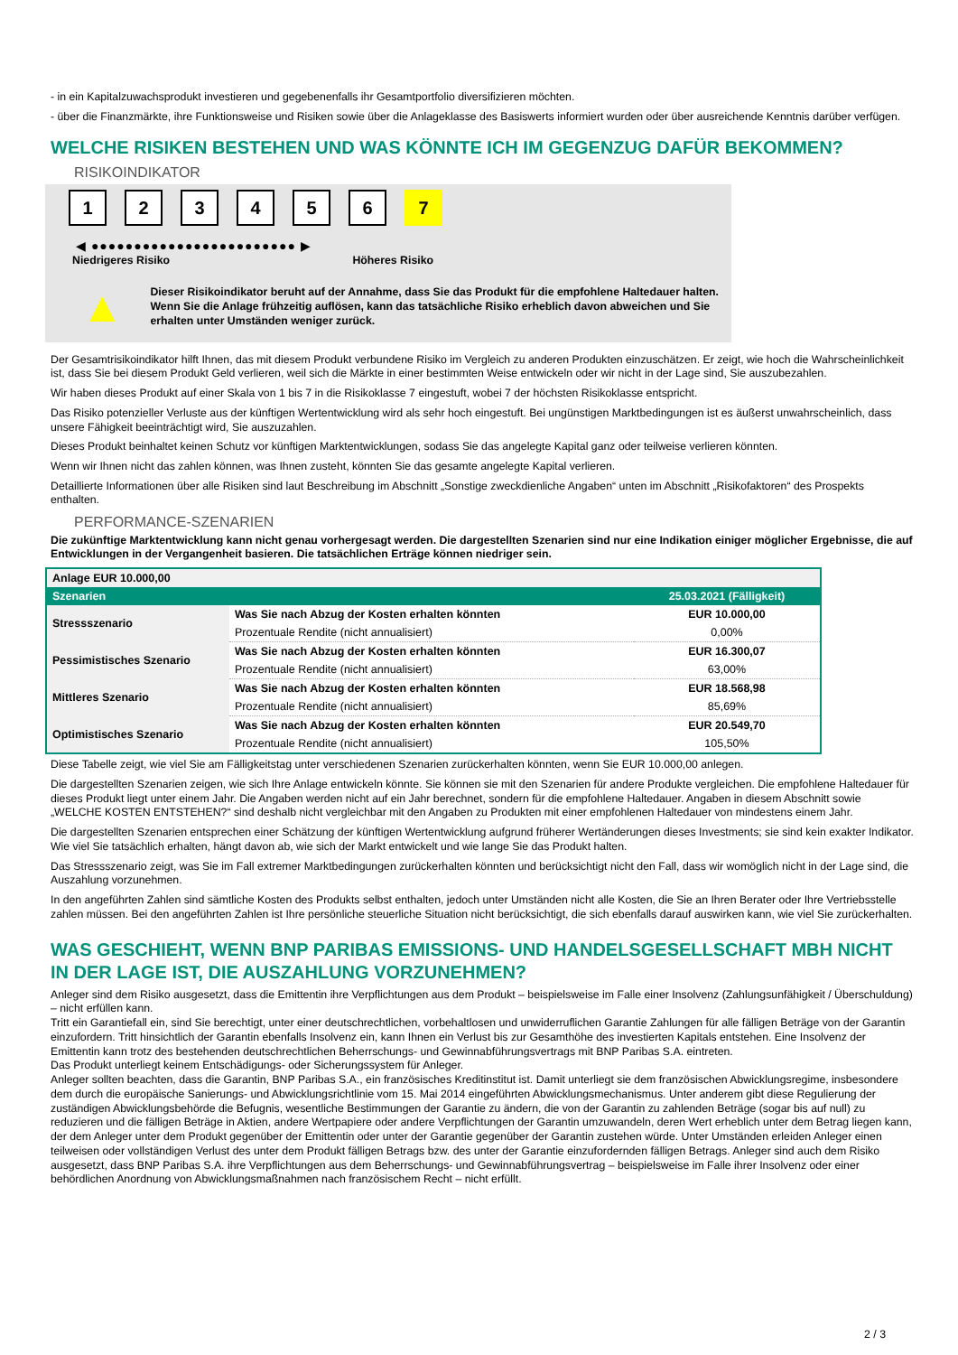- in ein Kapitalzuwachsprodukt investieren und gegebenenfalls ihr Gesamtportfolio diversifizieren möchten.
- über die Finanzmärkte, ihre Funktionsweise und Risiken sowie über die Anlageklasse des Basiswerts informiert wurden oder über ausreichende Kenntnis darüber verfügen.
WELCHE RISIKEN BESTEHEN UND WAS KÖNNTE ICH IM GEGENZUG DAFÜR BEKOMMEN?
RISIKOINDIKATOR
1 2 3 4 5 6 7
◀ ●●●●●●●●●●●●●●●●●●●●●●●● ▶
Niedrigeres Risiko Höheres Risiko
▲
Dieser Risikoindikator beruht auf der Annahme, dass Sie das Produkt für die empfohlene Haltedauer halten.
Wenn Sie die Anlage frühzeitig auflösen, kann das tatsächliche Risiko erheblich davon abweichen und Sie erhalten unter Umständen weniger zurück.
Der Gesamtrisikoindikator hilft Ihnen, das mit diesem Produkt verbundene Risiko im Vergleich zu anderen Produkten einzuschätzen. Er zeigt, wie hoch die Wahrscheinlichkeit ist, dass Sie bei diesem Produkt Geld verlieren, weil sich die Märkte in einer bestimmten Weise entwickeln oder wir nicht in der Lage sind, Sie auszubezahlen.
Wir haben dieses Produkt auf einer Skala von 1 bis 7 in die Risikoklasse 7 eingestuft, wobei 7 der höchsten Risikoklasse entspricht.
Das Risiko potenzieller Verluste aus der künftigen Wertentwicklung wird als sehr hoch eingestuft. Bei ungünstigen Marktbedingungen ist es äußerst unwahrscheinlich, dass unsere Fähigkeit beeinträchtigt wird, Sie auszuzahlen.
Dieses Produkt beinhaltet keinen Schutz vor künftigen Marktentwicklungen, sodass Sie das angelegte Kapital ganz oder teilweise verlieren könnten.
Wenn wir Ihnen nicht das zahlen können, was Ihnen zusteht, könnten Sie das gesamte angelegte Kapital verlieren.
Detaillierte Informationen über alle Risiken sind laut Beschreibung im Abschnitt „Sonstige zweckdienliche Angaben“ unten im Abschnitt „Risikofaktoren“ des Prospekts enthalten.
PERFORMANCE-SZENARIEN
Die zukünftige Marktentwicklung kann nicht genau vorhergesagt werden. Die dargestellten Szenarien sind nur eine Indikation einiger möglicher Ergebnisse, die auf Entwicklungen in der Vergangenheit basieren. Die tatsächlichen Erträge können niedriger sein.
| Anlage EUR 10.000,00 | | |
| Szenarien | | 25.03.2021 (Fälligkeit) |
| Stressszenario | Was Sie nach Abzug der Kosten erhalten könnten | EUR 10.000,00 |
| | Prozentuale Rendite (nicht annualisiert) | 0,00% |
| Pessimistisches Szenario | Was Sie nach Abzug der Kosten erhalten könnten | EUR 16.300,07 |
| | Prozentuale Rendite (nicht annualisiert) | 63,00% |
| Mittleres Szenario | Was Sie nach Abzug der Kosten erhalten könnten | EUR 18.568,98 |
| | Prozentuale Rendite (nicht annualisiert) | 85,69% |
| Optimistisches Szenario | Was Sie nach Abzug der Kosten erhalten könnten | EUR 20.549,70 |
| | Prozentuale Rendite (nicht annualisiert) | 105,50% |
Diese Tabelle zeigt, wie viel Sie am Fälligkeitstag unter verschiedenen Szenarien zurückerhalten könnten, wenn Sie EUR 10.000,00 anlegen.
Die dargestellten Szenarien zeigen, wie sich Ihre Anlage entwickeln könnte. Sie können sie mit den Szenarien für andere Produkte vergleichen. Die empfohlene Haltedauer für dieses Produkt liegt unter einem Jahr. Die Angaben werden nicht auf ein Jahr berechnet, sondern für die empfohlene Haltedauer. Angaben in diesem Abschnitt sowie „WELCHE KOSTEN ENTSTEHEN?“ sind deshalb nicht vergleichbar mit den Angaben zu Produkten mit einer empfohlenen Haltedauer von mindestens einem Jahr.
Die dargestellten Szenarien entsprechen einer Schätzung der künftigen Wertentwicklung aufgrund früherer Wertänderungen dieses Investments; sie sind kein exakter Indikator. Wie viel Sie tatsächlich erhalten, hängt davon ab, wie sich der Markt entwickelt und wie lange Sie das Produkt halten.
Das Stressszenario zeigt, was Sie im Fall extremer Marktbedingungen zurückerhalten könnten und berücksichtigt nicht den Fall, dass wir womöglich nicht in der Lage sind, die Auszahlung vorzunehmen.
In den angeführten Zahlen sind sämtliche Kosten des Produkts selbst enthalten, jedoch unter Umständen nicht alle Kosten, die Sie an Ihren Berater oder Ihre Vertriebsstelle zahlen müssen. Bei den angeführten Zahlen ist Ihre persönliche steuerliche Situation nicht berücksichtigt, die sich ebenfalls darauf auswirken kann, wie viel Sie zurückerhalten.
WAS GESCHIEHT, WENN BNP PARIBAS EMISSIONS- UND HANDELSGESELLSCHAFT MBH NICHT IN DER LAGE IST, DIE AUSZAHLUNG VORZUNEHMEN?
Anleger sind dem Risiko ausgesetzt, dass die Emittentin ihre Verpflichtungen aus dem Produkt – beispielsweise im Falle einer Insolvenz (Zahlungsunfähigkeit / Überschuldung) – nicht erfüllen kann.
Tritt ein Garantiefall ein, sind Sie berechtigt, unter einer deutschrechtlichen, vorbehaltlosen und unwiderruflichen Garantie Zahlungen für alle fälligen Beträge von der Garantin einzufordern. Tritt hinsichtlich der Garantin ebenfalls Insolvenz ein, kann Ihnen ein Verlust bis zur Gesamthöhe des investierten Kapitals entstehen. Eine Insolvenz der Emittentin kann trotz des bestehenden deutschrechtlichen Beherrschungs- und Gewinnabführungsvertrags mit BNP Paribas S.A. eintreten.
Das Produkt unterliegt keinem Entschädigungs- oder Sicherungssystem für Anleger.
Anleger sollten beachten, dass die Garantin, BNP Paribas S.A., ein französisches Kreditinstitut ist. Damit unterliegt sie dem französischen Abwicklungsregime, insbesondere dem durch die europäische Sanierungs- und Abwicklungsrichtlinie vom 15. Mai 2014 eingeführten Abwicklungsmechanismus. Unter anderem gibt diese Regulierung der zuständigen Abwicklungsbehörde die Befugnis, wesentliche Bestimmungen der Garantie zu ändern, die von der Garantin zu zahlenden Beträge (sogar bis auf null) zu reduzieren und die fälligen Beträge in Aktien, andere Wertpapiere oder andere Verpflichtungen der Garantin umzuwandeln, deren Wert erheblich unter dem Betrag liegen kann, der dem Anleger unter dem Produkt gegenüber der Emittentin oder unter der Garantie gegenüber der Garantin zustehen würde. Unter Umständen erleiden Anleger einen teilweisen oder vollständigen Verlust des unter dem Produkt fälligen Betrags bzw. des unter der Garantie einzufordernden fälligen Betrags. Anleger sind auch dem Risiko ausgesetzt, dass BNP Paribas S.A. ihre Verpflichtungen aus dem Beherrschungs- und Gewinnabführungsvertrag – beispielsweise im Falle ihrer Insolvenz oder einer behördlichen Anordnung von Abwicklungsmaßnahmen nach französischem Recht – nicht erfüllt.
2 / 3